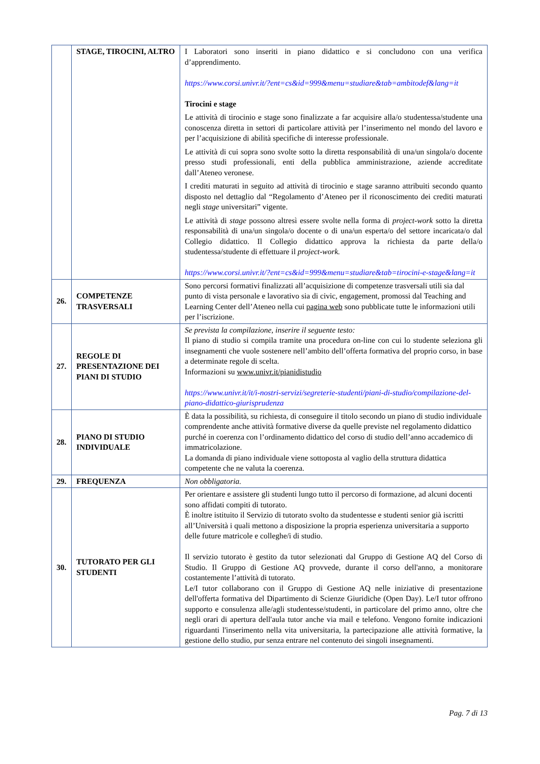| | STAGE, TIROCINI, ALTRO | I Laboratori sono inseriti in piano didattico e si concludono con una verifica d’apprendimento. https://www.corsi.univr.it/?ent=cs&id=999&menu=studiare&tab=ambitodef&lang=it Tirocini e stage Le attività di tirocinio e stage sono finalizzate a far acquisire alla/o studentessa/studente una conoscenza diretta in settori di particolare attività per l’inserimento nel mondo del lavoro e per l’acquisizione di abilità specifiche di interesse professionale. Le attività di cui sopra sono svolte sotto la diretta responsabilità di una/un singola/o docente presso studi professionali, enti della pubblica amministrazione, aziende accreditate dall’Ateneo veronese. I crediti maturati in seguito ad attività di tirocinio e stage saranno attribuiti secondo quanto disposto nel dettaglio dal “Regolamento d’Ateneo per il riconoscimento dei crediti maturati negli stage universitari” vigente. Le attività di stage possono altresì essere svolte nella forma di project-work sotto la diretta responsabilità di una/un singola/o docente o di una/un esperta/o del settore incaricata/o dal Collegio didattico. Il Collegio didattico approva la richiesta da parte della/o studentessa/studente di effettuare il project-work. https://www.corsi.univr.it/?ent=cs&id=999&menu=studiare&tab=tirocini-e-stage&lang=it |
| 26. | COMPETENZE TRASVERSALI | Sono percorsi formativi finalizzati all’acquisizione di competenze trasversali utili sia dal punto di vista personale e lavorativo sia di civic, engagement, promossi dal Teaching and Learning Center dell’Ateneo nella cui pagina web sono pubblicate tutte le informazioni utili per l’iscrizione. |
| 27. | REGOLE DI PRESENTAZIONE DEI PIANI DI STUDIO | Se prevista la compilazione, inserire il seguente testo: Il piano di studio si compila tramite una procedura on-line con cui lo studente seleziona gli insegnamenti che vuole sostenere nell’ambito dell’offerta formativa del proprio corso, in base a determinate regole di scelta. Informazioni su www.univr.it/pianidistudio https://www.univr.it/it/i-nostri-servizi/segreterie-studenti/piani-di-studio/compilazione-del-piano-didattico-giurisprudenza |
| 28. | PIANO DI STUDIO INDIVIDUALE | È data la possibilità, su richiesta, di conseguire il titolo secondo un piano di studio individuale comprendente anche attività formative diverse da quelle previste nel regolamento didattico purché in coerenza con l’ordinamento didattico del corso di studio dell’anno accademico di immatricolazione. La domanda di piano individuale viene sottoposta al vaglio della struttura didattica competente che ne valuta la coerenza. |
| 29. | FREQUENZA | Non obbligatoria. |
| 30. | TUTORATO PER GLI STUDENTI | Per orientare e assistere gli studenti lungo tutto il percorso di formazione, ad alcuni docenti sono affidati compiti di tutorato. È inoltre istituito il Servizio di tutorato svolto da studentesse e studenti senior già iscritti all’Università i quali mettono a disposizione la propria esperienza universitaria a supporto delle future matricole e colleghe/i di studio. Il servizio tutorato è gestito da tutor selezionati dal Gruppo di Gestione AQ del Corso di Studio. Il Gruppo di Gestione AQ provvede, durante il corso dell'anno, a monitorare costantemente l’attività di tutorato. Le/I tutor collaborano con il Gruppo di Gestione AQ nelle iniziative di presentazione dell'offerta formativa del Dipartimento di Scienze Giuridiche (Open Day). Le/I tutor offrono supporto e consulenza alle/agli studentesse/studenti, in particolare del primo anno, oltre che negli orari di apertura dell'aula tutor anche via mail e telefono. Vengono fornite indicazioni riguardanti l'inserimento nella vita universitaria, la partecipazione alle attività formative, la gestione dello studio, pur senza entrare nel contenuto dei singoli insegnamenti. |
Pag. 7 di 13